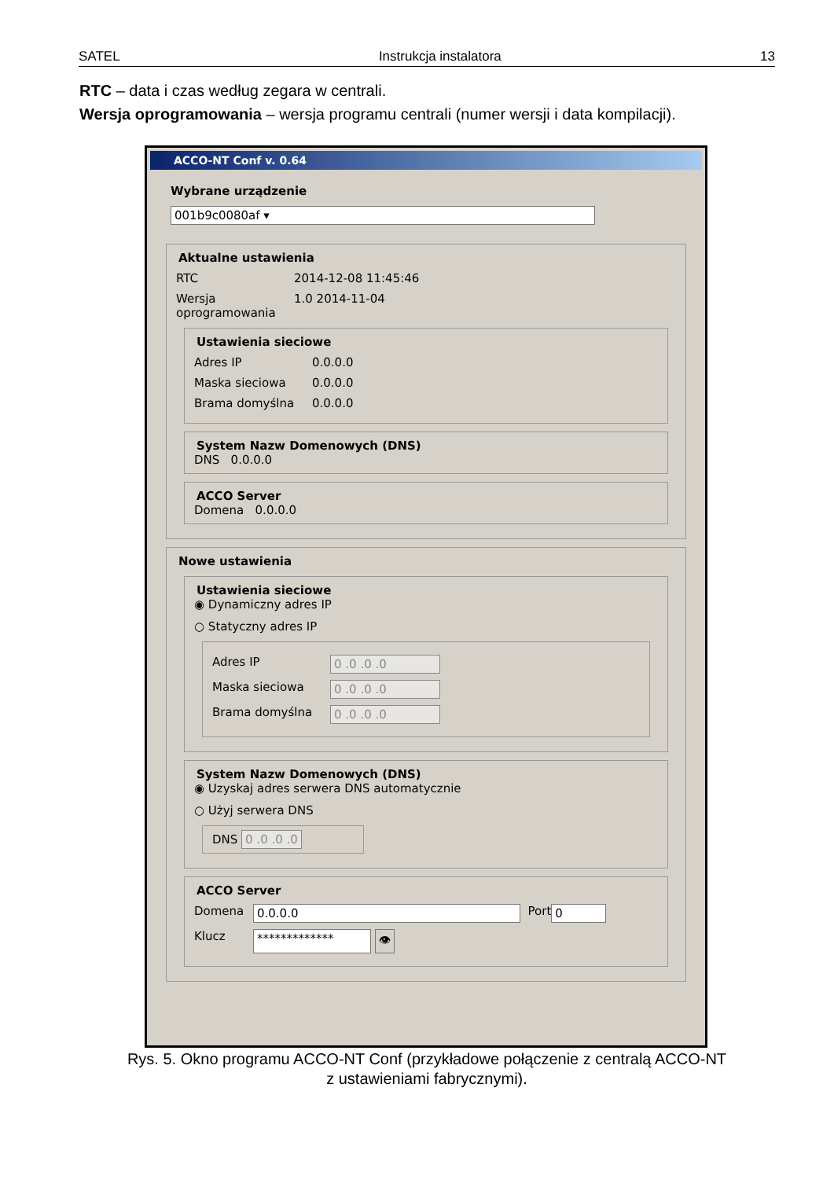SATEL Instrukcja instalatora 13
RTC – data i czas według zegara w centrali.
Wersja oprogramowania – wersja programu centrali (numer wersji i data kompilacji).
ACCO-NT Conf v. 0.64
Wybrane urządzenie
001b9c0080af ▾
Aktualne ustawienia
RTC 2014-12-08 11:45:46
Wersja oprogramowania 1.0 2014-11-04
Ustawienia sieciowe
Adres IP 0.0.0.0
Maska sieciowa 0.0.0.0
Brama domyślna 0.0.0.0
System Nazw Domenowych (DNS)
DNS 0.0.0.0
ACCO Server
Domena 0.0.0.0
Nowe ustawienia
Ustawienia sieciowe
◉ Dynamiczny adres IP
○ Statyczny adres IP
Adres IP 0 .0 .0 .0
Maska sieciowa 0 .0 .0 .0
Brama domyślna 0 .0 .0 .0
System Nazw Domenowych (DNS)
◉ Uzyskaj adres serwera DNS automatycznie
○ Użyj serwera DNS
DNS 0 .0 .0 .0
ACCO Server
Domena 0.0.0.0 Port 0
Klucz ************* 👁
Rys. 5. Okno programu ACCO-NT Conf (przykładowe połączenie z centralą ACCO-NT
z ustawieniami fabrycznymi).